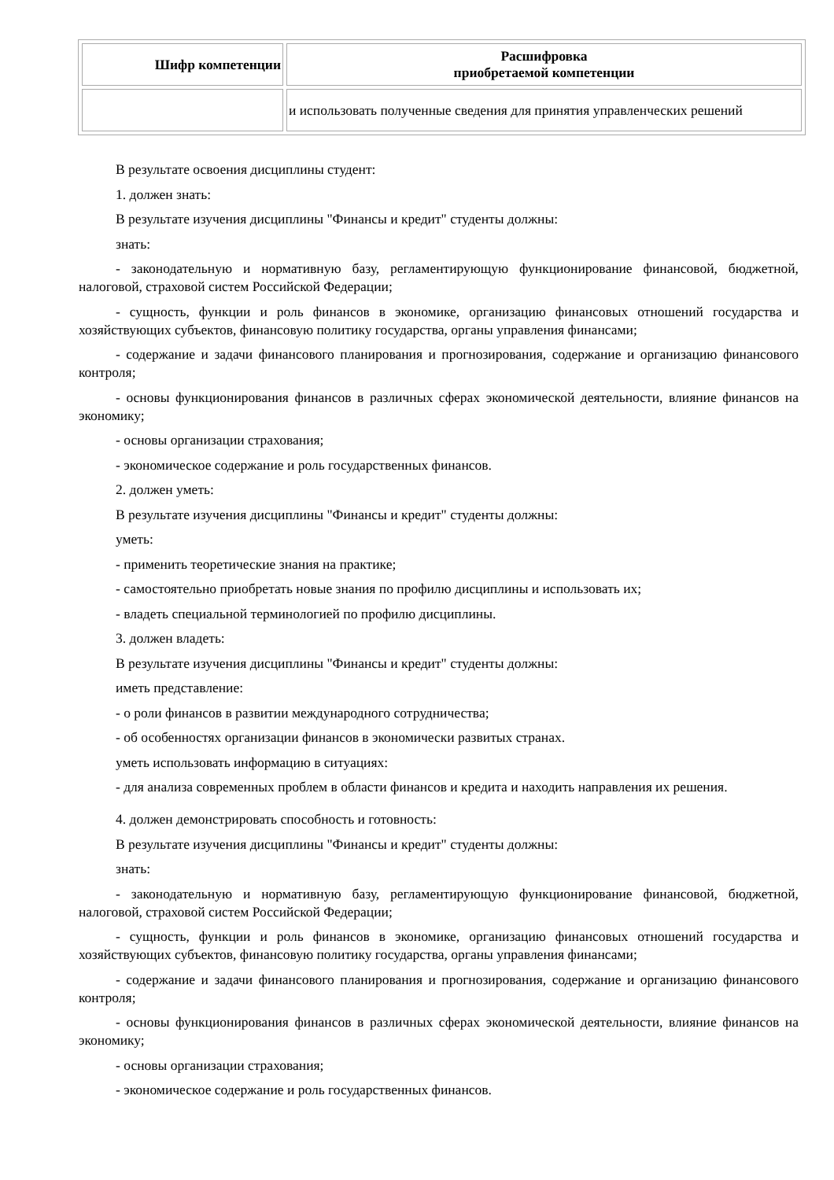| Шифр компетенции | Расшифровка приобретаемой компетенции |
| --- | --- |
| | и использовать полученные сведения для принятия управленческих решений |
В результате освоения дисциплины студент:
1. должен знать:
В результате изучения дисциплины "Финансы и кредит" студенты должны:
знать:
- законодательную и нормативную базу, регламентирующую функционирование финансовой, бюджетной, налоговой, страховой систем Российской Федерации;
- сущность, функции и роль финансов в экономике, организацию финансовых отношений государства и хозяйствующих субъектов, финансовую политику государства, органы управления финансами;
- содержание и задачи финансового планирования и прогнозирования, содержание и организацию финансового контроля;
- основы функционирования финансов в различных сферах экономической деятельности, влияние финансов на экономику;
- основы организации страхования;
- экономическое содержание и роль государственных финансов.
2. должен уметь:
В результате изучения дисциплины "Финансы и кредит" студенты должны:
уметь:
- применить теоретические знания на практике;
- самостоятельно приобретать новые знания по профилю дисциплины и использовать их;
- владеть специальной терминологией по профилю дисциплины.
3. должен владеть:
В результате изучения дисциплины "Финансы и кредит" студенты должны:
иметь представление:
- о роли финансов в развитии международного сотрудничества;
- об особенностях организации финансов в экономически развитых странах.
уметь использовать информацию в ситуациях:
- для анализа современных проблем в области финансов и кредита и находить направления их решения.
4. должен демонстрировать способность и готовность:
В результате изучения дисциплины "Финансы и кредит" студенты должны:
знать:
- законодательную и нормативную базу, регламентирующую функционирование финансовой, бюджетной, налоговой, страховой систем Российской Федерации;
- сущность, функции и роль финансов в экономике, организацию финансовых отношений государства и хозяйствующих субъектов, финансовую политику государства, органы управления финансами;
- содержание и задачи финансового планирования и прогнозирования, содержание и организацию финансового контроля;
- основы функционирования финансов в различных сферах экономической деятельности, влияние финансов на экономику;
- основы организации страхования;
- экономическое содержание и роль государственных финансов.